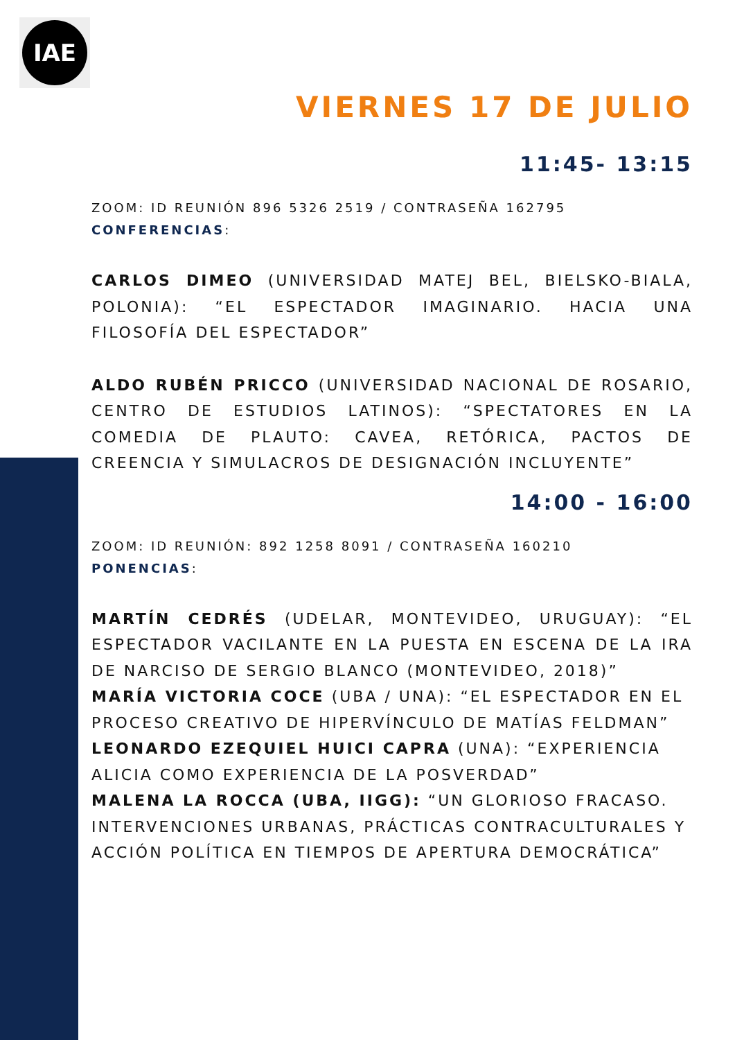IAE
VIERNES 17 DE JULIO
11:45- 13:15
ZOOM: ID REUNIÓN 896 5326 2519 / CONTRASEÑA 162795
CONFERENCIAS:
CARLOS DIMEO (UNIVERSIDAD MATEJ BEL, BIELSKO-BIALA, POLONIA): “EL ESPECTADOR IMAGINARIO. HACIA UNA FILOSOFÍA DEL ESPECTADOR”
ALDO RUBÉN PRICCO (UNIVERSIDAD NACIONAL DE ROSARIO, CENTRO DE ESTUDIOS LATINOS): “SPECTATORES EN LA COMEDIA DE PLAUTO: CAVEA, RETÓRICA, PACTOS DE CREENCIA Y SIMULACROS DE DESIGNACIÓN INCLUYENTE”
14:00 - 16:00
ZOOM: ID REUNIÓN: 892 1258 8091 / CONTRASEÑA 160210
PONENCIAS:
MARTÍN CEDRÉS (UDELAR, MONTEVIDEO, URUGUAY): “EL ESPECTADOR VACILANTE EN LA PUESTA EN ESCENA DE LA IRA DE NARCISO DE SERGIO BLANCO (MONTEVIDEO, 2018)”
MARÍA VICTORIA COCE (UBA / UNA): “EL ESPECTADOR EN EL PROCESO CREATIVO DE HIPERVÍNCULO DE MATÍAS FELDMAN”
LEONARDO EZEQUIEL HUICI CAPRA (UNA): “EXPERIENCIA ALICIA COMO EXPERIENCIA DE LA POSVERDAD”
MALENA LA ROCCA (UBA, IIGG): “UN GLORIOSO FRACASO. INTERVENCIONES URBANAS, PRÁCTICAS CONTRACULTURALES Y ACCIÓN POLÍTICA EN TIEMPOS DE APERTURA DEMOCRÁTICA”